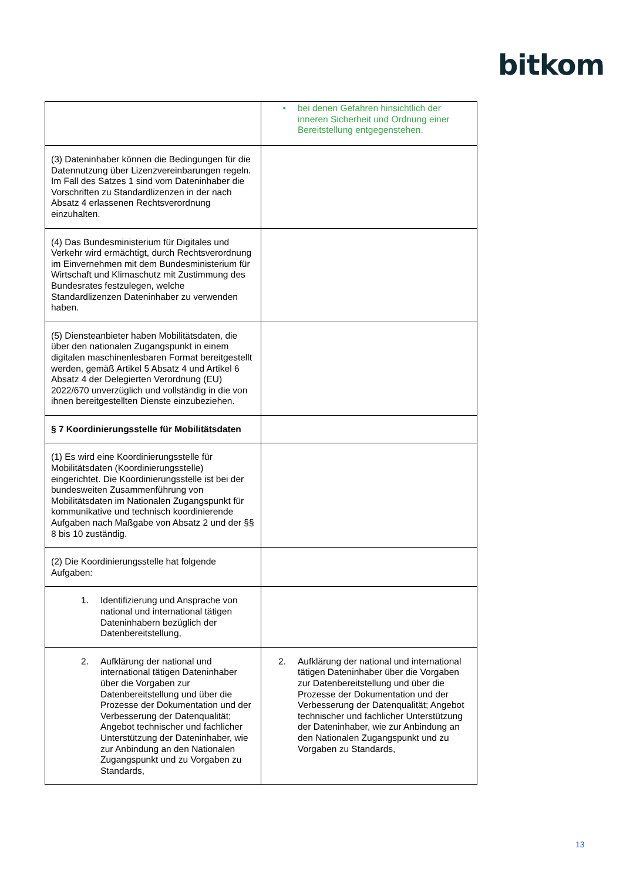bitkom
| | • bei denen Gefahren hinsichtlich der inneren Sicherheit und Ordnung einer Bereitstellung entgegenstehen. |
| (3) Dateninhaber können die Bedingungen für die Datennutzung über Lizenzvereinbarungen regeln. Im Fall des Satzes 1 sind vom Dateninhaber die Vorschriften zu Standardlizenzen in der nach Absatz 4 erlassenen Rechtsverordnung einzuhalten. | |
| (4) Das Bundesministerium für Digitales und Verkehr wird ermächtigt, durch Rechtsverordnung im Einvernehmen mit dem Bundesministerium für Wirtschaft und Klimaschutz mit Zustimmung des Bundesrates festzulegen, welche Standardlizenzen Dateninhaber zu verwenden haben. | |
| (5) Diensteanbieter haben Mobilitätsdaten, die über den nationalen Zugangspunkt in einem digitalen maschinenlesbaren Format bereitgestellt werden, gemäß Artikel 5 Absatz 4 und Artikel 6 Absatz 4 der Delegierten Verordnung (EU) 2022/670 unverzüglich und vollständig in die von ihnen bereitgestellten Dienste einzubeziehen. | |
| § 7 Koordinierungsstelle für Mobilitätsdaten | |
| (1) Es wird eine Koordinierungsstelle für Mobilitätsdaten (Koordinierungsstelle) eingerichtet. Die Koordinierungsstelle ist bei der bundesweiten Zusammenführung von Mobilitätsdaten im Nationalen Zugangspunkt für kommunikative und technisch koordinierende Aufgaben nach Maßgabe von Absatz 2 und der §§ 8 bis 10 zuständig. | |
| (2) Die Koordinierungsstelle hat folgende Aufgaben: | |
| 1. Identifizierung und Ansprache von national und international tätigen Dateninhabern bezüglich der Datenbereitstellung, | |
| 2. Aufklärung der national und international tätigen Dateninhaber über die Vorgaben zur Datenbereitstellung und über die Prozesse der Dokumentation und der Verbesserung der Datenqualität; Angebot technischer und fachlicher Unterstützung der Dateninhaber, wie zur Anbindung an den Nationalen Zugangspunkt und zu Vorgaben zu Standards, | 2. Aufklärung der national und international tätigen Dateninhaber über die Vorgaben zur Datenbereitstellung und über die Prozesse der Dokumentation und der Verbesserung der Datenqualität; Angebot technischer und fachlicher Unterstützung der Dateninhaber, wie zur Anbindung an den Nationalen Zugangspunkt und zu Vorgaben zu Standards, |
13